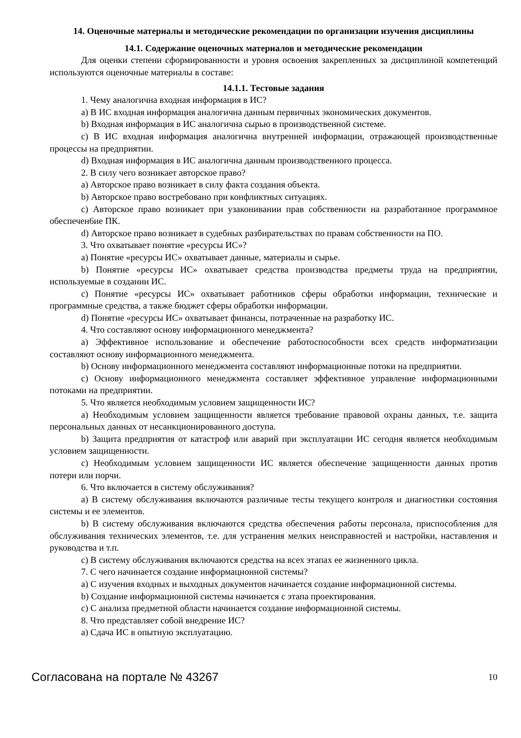14. Оценочные материалы и методические рекомендации по организации изучения дисциплины
14.1. Содержание оценочных материалов и методические рекомендации
Для оценки степени сформированности и уровня освоения закрепленных за дисциплиной компетенций используются оценочные материалы в составе:
14.1.1. Тестовые задания
1. Чему аналогична входная информация в ИС?
a) В ИС входная информация аналогична данным первичных экономических документов.
b) Входная информация в ИС аналогична сырью в производственной системе.
c) В ИС входная информация аналогична внутренней информации, отражающей производственные процессы на предприятии.
d) Входная информация в ИС аналогична данным производственного процесса.
2. В силу чего возникает авторское право?
a) Авторское право возникает в силу факта создания объекта.
b) Авторское право востребовано при конфликтных ситуациях.
c) Авторское право возникает при узаконивании прав собственности на разработанное программное обеспечен6ие ПК.
d) Авторское право возникает в судебных разбирательствах по правам собственности на ПО.
3. Что охватывает понятие «ресурсы ИС»?
a) Понятие «ресурсы ИС» охватывает данные, материалы и сырье.
b) Понятие «ресурсы ИС» охватывает средства производства предметы труда на предприятии, используемые в создании ИС.
c) Понятие «ресурсы ИС» охватывает работников сферы обработки информации, технические и программные средства, а также бюджет сферы обработки информации.
d) Понятие «ресурсы ИС» охватывает финансы, потраченные на разработку ИС.
4. Что составляют основу информационного менеджмента?
a) Эффективное использование и обеспечение работоспособности всех средств информатизации составляют основу информационного менеджмента.
b) Основу информационного менеджмента составляют информационные потоки на предприятии.
c) Основу информационного менеджмента составляет эффективное управление информационными потоками на предприятии.
5. Что является необходимым условием защищенности ИС?
a) Необходимым условием защищенности является требование правовой охраны данных, т.е. защита персональных данных от несанкционированного доступа.
b) Защита предприятия от катастроф или аварий при эксплуатации ИС сегодня является необходимым условием защищенности.
c) Необходимым условием защищенности ИС является обеспечение защищенности данных против потери или порчи.
6. Что включается в систему обслуживания?
a) В систему обслуживания включаются различные тесты текущего контроля и диагностики состояния системы и ее элементов.
b) В систему обслуживания включаются средства обеспечения работы персонала, приспособления для обслуживания технических элементов, т.е. для устранения мелких неисправностей и настройки, наставления и руководства и т.п.
c) В систему обслуживания включаются средства на всех этапах ее жизненного цикла.
7. С чего начинается создание информационной системы?
a) С изучения входных и выходных документов начинается создание информационной системы.
b) Создание информационной системы начинается с этапа проектирования.
c) С анализа предметной области начинается создание информационной системы.
8. Что представляет собой внедрение ИС?
a) Сдача ИС в опытную эксплуатацию.
Согласована на портале № 43267 10